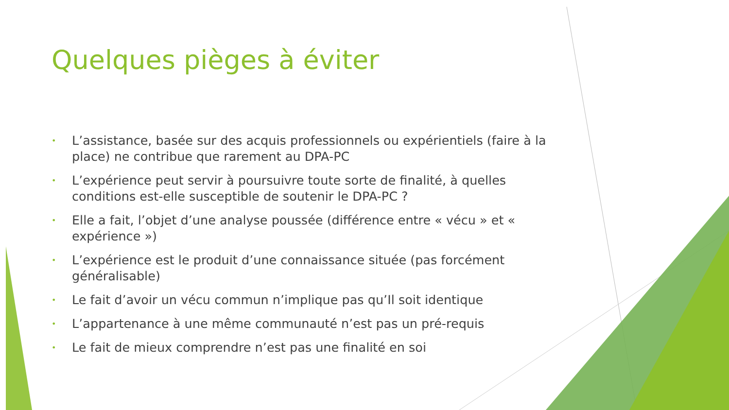Quelques pièges à éviter
• L’assistance, basée sur des acquis professionnels ou expérientiels (faire à la place) ne contribue que rarement au DPA-PC
• L’expérience peut servir à poursuivre toute sorte de finalité, à quelles conditions est-elle susceptible de soutenir le DPA-PC ?
• Elle a fait, l’objet d’une analyse poussée (différence entre « vécu » et « expérience »)
• L’expérience est le produit d’une connaissance située (pas forcément généralisable)
• Le fait d’avoir un vécu commun n’implique pas qu’Il soit identique
• L’appartenance à une même communauté n’est pas un pré-requis
• Le fait de mieux comprendre n’est pas une finalité en soi